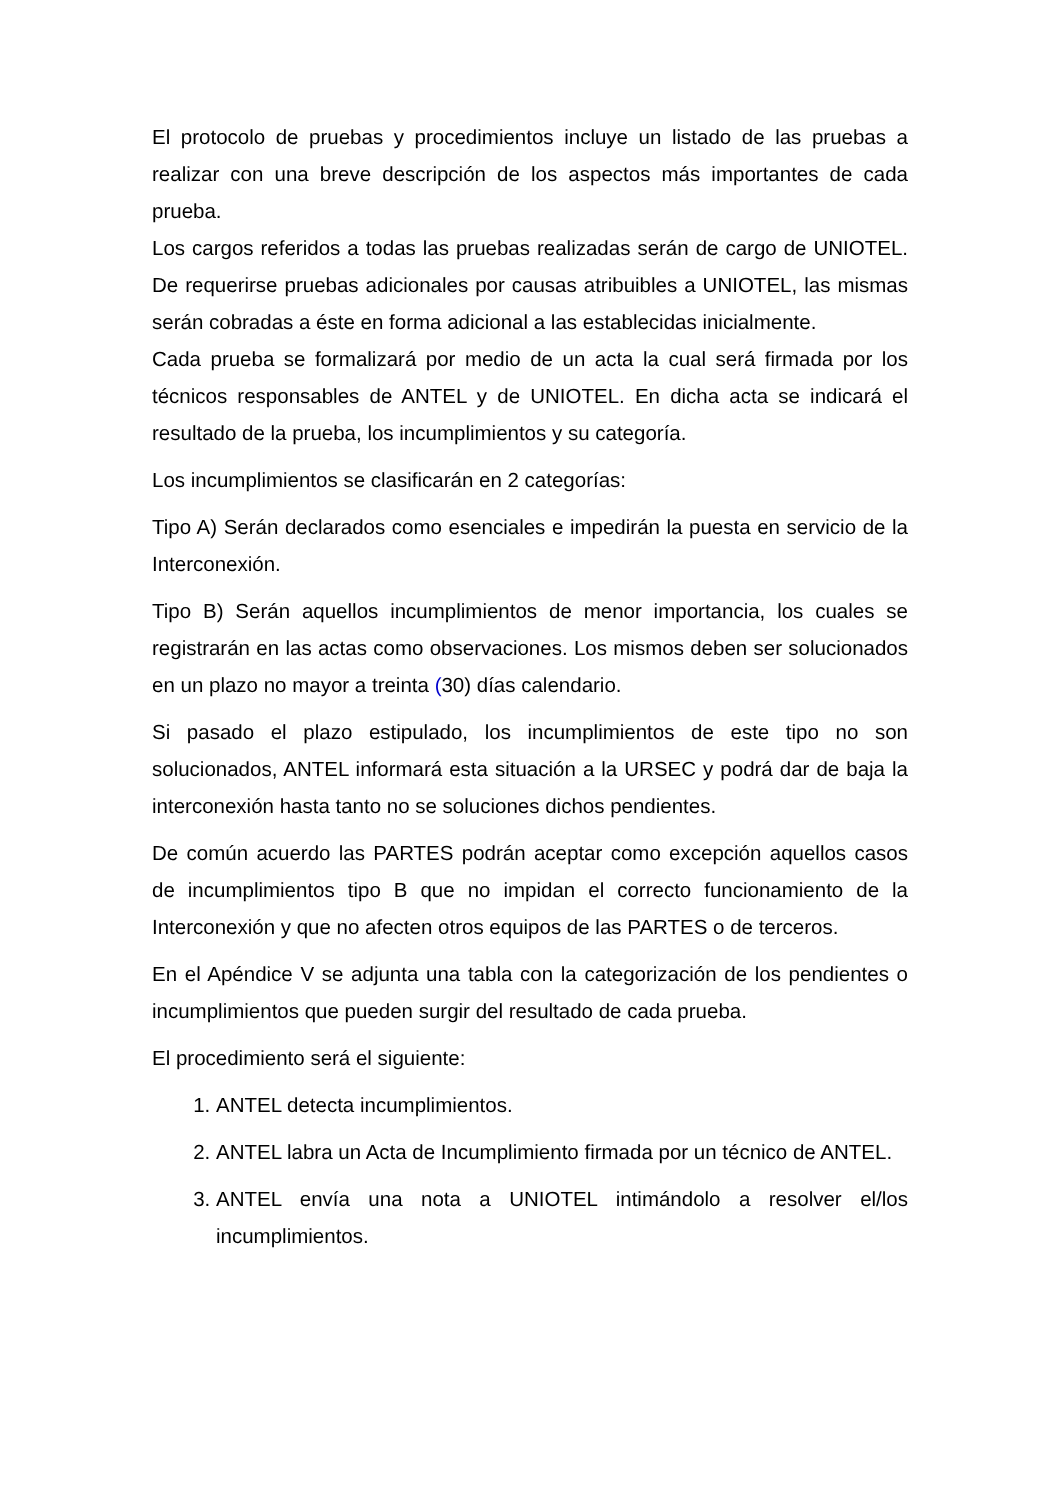El protocolo de pruebas y procedimientos incluye un listado de las pruebas a realizar con una breve descripción de los aspectos más importantes de cada prueba.
Los cargos referidos a todas las pruebas realizadas serán de cargo de UNIOTEL. De requerirse pruebas adicionales por causas atribuibles a UNIOTEL, las mismas serán cobradas a éste en forma adicional a las establecidas inicialmente.
Cada prueba se formalizará por medio de un acta la cual será firmada por los técnicos responsables de ANTEL y de UNIOTEL. En dicha acta se indicará el resultado de la prueba, los incumplimientos y su categoría.
Los incumplimientos se clasificarán en 2 categorías:
Tipo A) Serán declarados como esenciales e impedirán la puesta en servicio de la Interconexión.
Tipo B) Serán aquellos incumplimientos de menor importancia, los cuales se registrarán en las actas como observaciones. Los mismos deben ser solucionados en un plazo no mayor a treinta (30) días calendario.
Si pasado el plazo estipulado, los incumplimientos de este tipo no son solucionados, ANTEL informará esta situación a la URSEC y podrá dar de baja la interconexión hasta tanto no se soluciones dichos pendientes.
De común acuerdo las PARTES podrán aceptar como excepción aquellos casos de incumplimientos tipo B que no impidan el correcto funcionamiento de la Interconexión y que no afecten otros equipos de las PARTES o de terceros.
En el Apéndice V se adjunta una tabla con la categorización de los pendientes o incumplimientos que pueden surgir del resultado de cada prueba.
El procedimiento será el siguiente:
1. ANTEL detecta incumplimientos.
2. ANTEL labra un Acta de Incumplimiento firmada por un técnico de ANTEL.
3. ANTEL envía una nota a UNIOTEL intimándolo a resolver el/los incumplimientos.